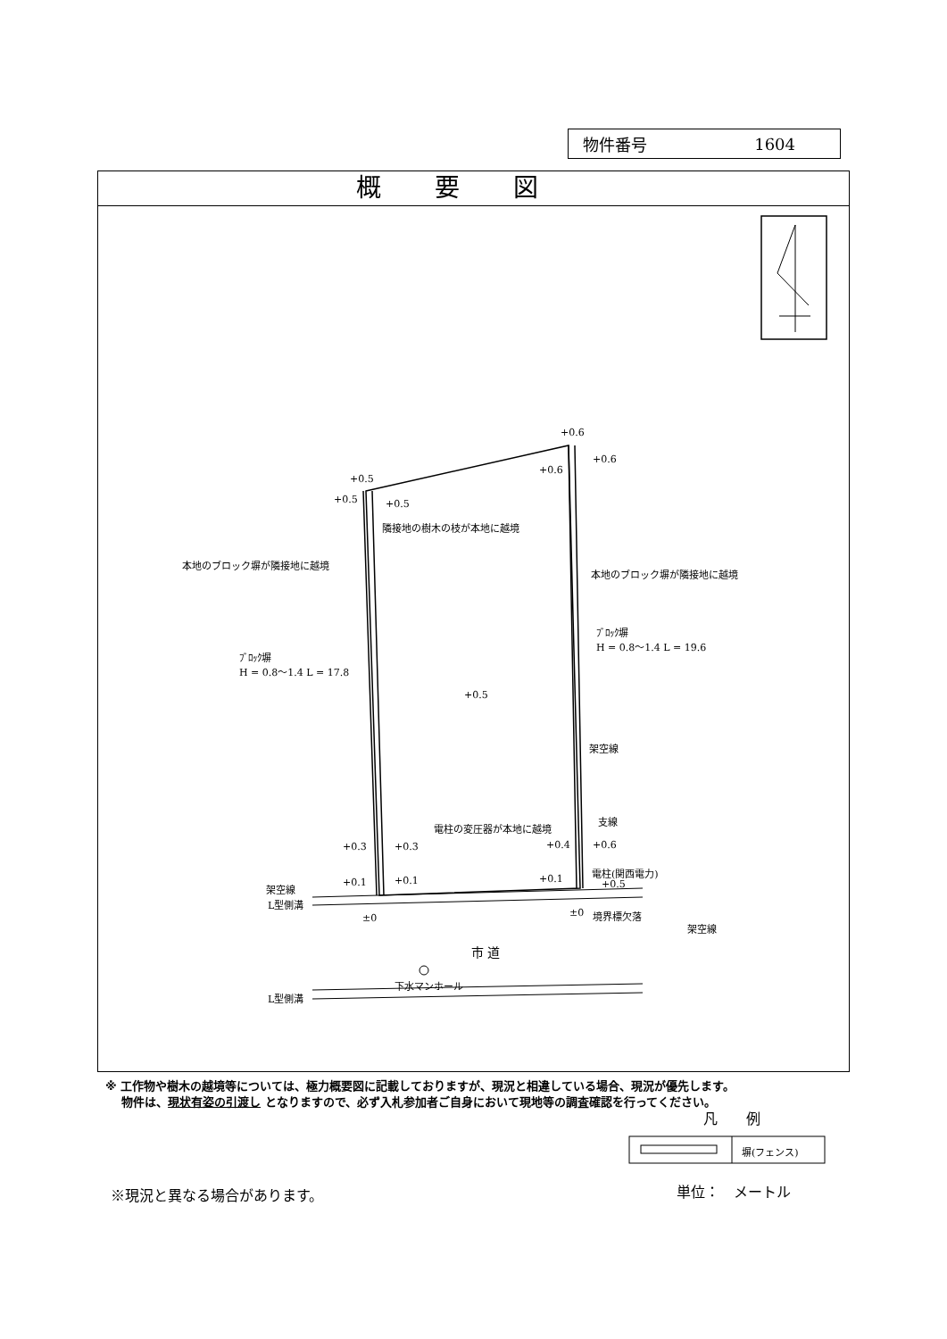物件番号 1604
概要図
+0.5
+0.6
+0.6
+0.6
+0.5 +0.5
隣接地の樹木の枝が本地に越境
本地のブロック塀が隣接地に越境
本地のブロック塀が隣接地に越境
ﾌﾞﾛｯｸ塀
H = 0.8〜1.4 L = 19.6
ﾌﾞﾛｯｸ塀
H = 0.8〜1.4 L = 17.8
+0.5
架空線
支線
電柱の変圧器が本地に越境
+0.3 +0.3 +0.4 +0.6
電柱(関西電力)
架空線 +0.1 +0.1 +0.1 +0.5
L型側溝
±0 ±0 境界標欠落
架空線
市 道
下水マンホール
L型側溝
凡　　例
塀(フェンス)
※現況と異なる場合があります。 単位：　メートル
※ 工作物や樹木の越境等については、極力概要図に記載しておりますが、現況と相違している場合、現況が優先します。
物件は、現状有姿の引渡し となりますので、必ず入札参加者ご自身において現地等の調査確認を行ってください。